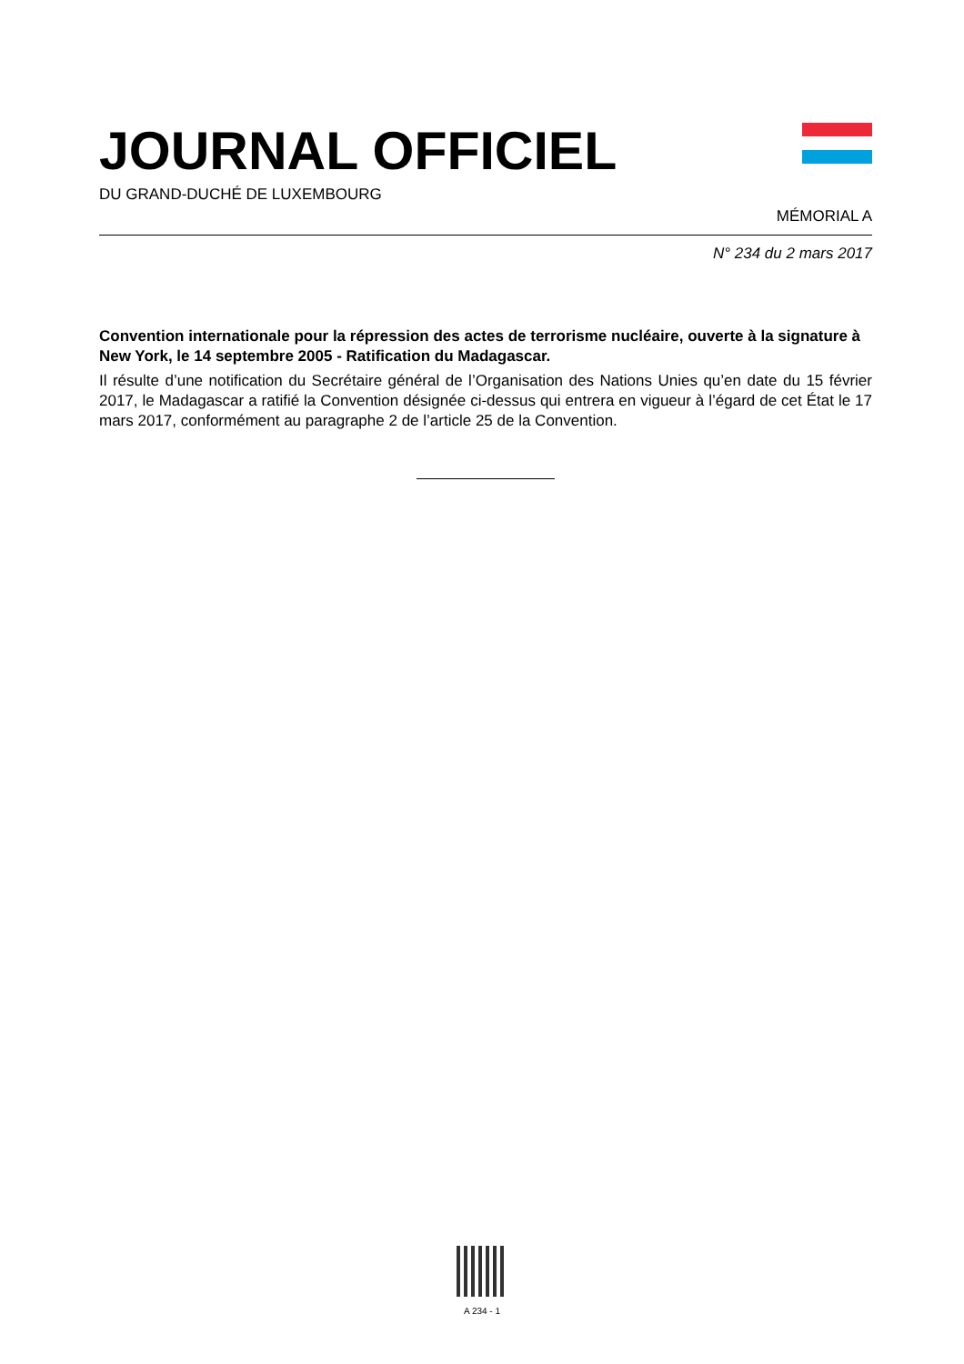JOURNAL OFFICIEL
DU GRAND-DUCHÉ DE LUXEMBOURG
MÉMORIAL A
N° 234 du 2 mars 2017
Convention internationale pour la répression des actes de terrorisme nucléaire, ouverte à la signature à New York, le 14 septembre 2005 - Ratification du Madagascar.
Il résulte d’une notification du Secrétaire général de l’Organisation des Nations Unies qu’en date du 15 février 2017, le Madagascar a ratifié la Convention désignée ci-dessus qui entrera en vigueur à l’égard de cet État le 17 mars 2017, conformément au paragraphe 2 de l’article 25 de la Convention.
A 234 - 1